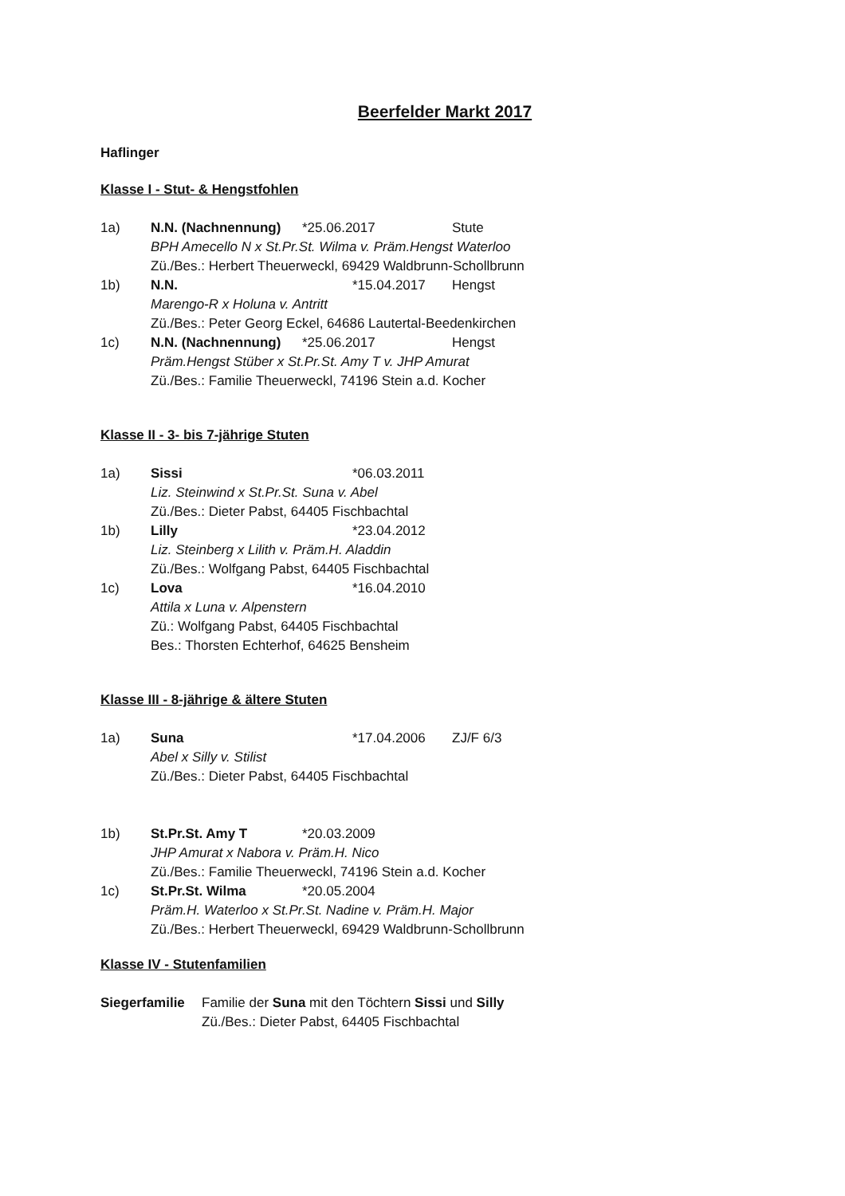Beerfelder Markt 2017
Haflinger
Klasse I - Stut- & Hengstfohlen
1a)
N.N. (Nachnennung)
*25.06.2017
Stute
BPH Amecello N x St.Pr.St. Wilma v. Präm.Hengst Waterloo
Zü./Bes.: Herbert Theuerweckl, 69429 Waldbrunn-Schollbrunn
1b)
N.N.
*15.04.2017
Hengst
Marengo-R x Holuna v. Antritt
Zü./Bes.: Peter Georg Eckel, 64686 Lautertal-Beedenkirchen
1c)
N.N. (Nachnennung)
*25.06.2017
Hengst
Präm.Hengst Stüber x St.Pr.St. Amy T v. JHP Amurat
Zü./Bes.: Familie Theuerweckl, 74196 Stein a.d. Kocher
Klasse II - 3- bis 7-jährige Stuten
1a)
Sissi
*06.03.2011
Liz. Steinwind x St.Pr.St. Suna v. Abel
Zü./Bes.: Dieter Pabst, 64405 Fischbachtal
1b)
Lilly
*23.04.2012
Liz. Steinberg x Lilith v. Präm.H. Aladdin
Zü./Bes.: Wolfgang Pabst, 64405 Fischbachtal
1c)
Lova
*16.04.2010
Attila x Luna v. Alpenstern
Zü.: Wolfgang Pabst, 64405 Fischbachtal
Bes.: Thorsten Echterhof, 64625 Bensheim
Klasse III - 8-jährige & ältere Stuten
1a)
Suna
*17.04.2006
ZJ/F 6/3
Abel x Silly v. Stilist
Zü./Bes.: Dieter Pabst, 64405 Fischbachtal
1b)
St.Pr.St. Amy T
*20.03.2009
JHP Amurat x Nabora v. Präm.H. Nico
Zü./Bes.: Familie Theuerweckl, 74196 Stein a.d. Kocher
1c)
St.Pr.St. Wilma
*20.05.2004
Präm.H. Waterloo x St.Pr.St. Nadine v. Präm.H. Major
Zü./Bes.: Herbert Theuerweckl, 69429 Waldbrunn-Schollbrunn
Klasse IV - Stutenfamilien
Siegerfamilie
Familie der Suna mit den Töchtern Sissi und Silly
Zü./Bes.: Dieter Pabst, 64405 Fischbachtal